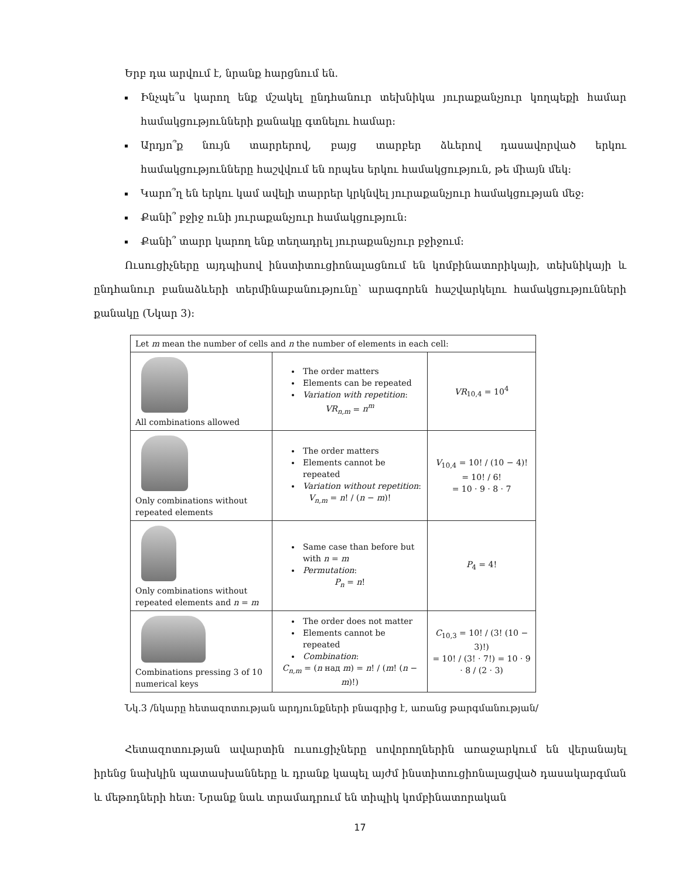Երբ դա արվում է, նրանք հարցնում են.
Ինչպե՞ս կարող ենք մշակել ընդհանուր տեխնիկա յուրաքանչյուր կողպեքի համար համակցությունների քանակը գտնելու համար:
Արդյո՞ք նույն տարրերով, բայց տարբեր ձևերով դասավորված երկու համակցությունները հաշվվում են որպես երկու համակցություն, թե միայն մեկ:
Կարո՞ղ են երկու կամ ավելի տարրեր կրկնվել յուրաքանչյուր համակցության մեջ:
Քանի՞ բջիջ ունի յուրաքանչյուր համակցություն:
Քանի՞ տարր կարող ենք տեղադրել յուրաքանչյուր բջիջում:
Ուսուցիչները այդպիսով ինստիտուցիոնալացնում են կոմբինատորիկայի, տեխնիկայի և ընդհանուր բանաձևերի տերմինաբանությունը՝ արագորեն հաշվարկելու համակցությունների քանակը (Նկար 3):
| Let m mean the number of cells and n the number of elements in each cell: | | |
| All combinations allowed | The order matters Elements can be repeated Variation with repetition : VR<sub>n,m</sub> = n<sup>m</sup> | VR<sub>10,4</sub> = 10<sup>4</sup> |
| Only combinations without repeated elements | The order matters Elements cannot be repeated Variation without repetition : V<sub>n,m</sub> = n ! / ( n − m )! | V<sub>10,4</sub> = 10! / (10 − 4)! = 10! / 6! = 10 · 9 · 8 · 7 |
| Only combinations without repeated elements and n = m | Same case than before but with n = m Permutation : P<sub>n</sub> = n ! | P<sub>4</sub> = 4! |
| Combinations pressing 3 of 10 numerical keys | The order does not matter Elements cannot be repeated Combination : C<sub>n,m</sub> = ( n над m ) = n ! / ( m ! ( n − m )!) | C<sub>10,3</sub> = 10! / (3! (10 − 3)!) = 10! / (3! · 7!) = 10 · 9 · 8 / (2 · 3) |
Նկ.3 /նկարը հետազոտության արդյունքների բնագրից է, առանց թարգմանության/
Հետազոտության ավարտին ուսուցիչները սովորողներին առաջարկում են վերանայել իրենց նախկին պատասխանները և դրանք կապել այժմ ինստիտուցիոնալացված դասակարգման և մեթոդների հետ: Նրանք նաև տրամադրում են տիպիկ կոմբինատորական
17